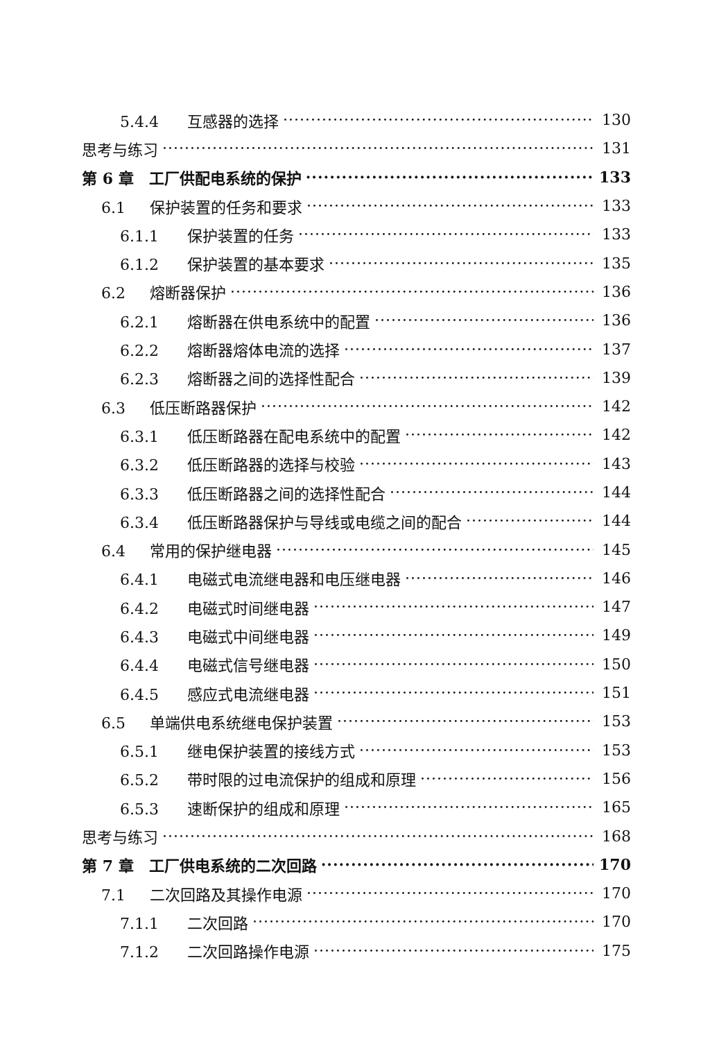5.4.4 互感器的选择 130
思考与练习 131
第 6 章　工厂供配电系统的保护 133
6.1 保护装置的任务和要求 133
6.1.1 保护装置的任务 133
6.1.2 保护装置的基本要求 135
6.2 熔断器保护 136
6.2.1 熔断器在供电系统中的配置 136
6.2.2 熔断器熔体电流的选择 137
6.2.3 熔断器之间的选择性配合 139
6.3 低压断路器保护 142
6.3.1 低压断路器在配电系统中的配置 142
6.3.2 低压断路器的选择与校验 143
6.3.3 低压断路器之间的选择性配合 144
6.3.4 低压断路器保护与导线或电缆之间的配合 144
6.4 常用的保护继电器 145
6.4.1 电磁式电流继电器和电压继电器 146
6.4.2 电磁式时间继电器 147
6.4.3 电磁式中间继电器 149
6.4.4 电磁式信号继电器 150
6.4.5 感应式电流继电器 151
6.5 单端供电系统继电保护装置 153
6.5.1 继电保护装置的接线方式 153
6.5.2 带时限的过电流保护的组成和原理 156
6.5.3 速断保护的组成和原理 165
思考与练习 168
第 7 章　工厂供电系统的二次回路 170
7.1 二次回路及其操作电源 170
7.1.1 二次回路 170
7.1.2 二次回路操作电源 175